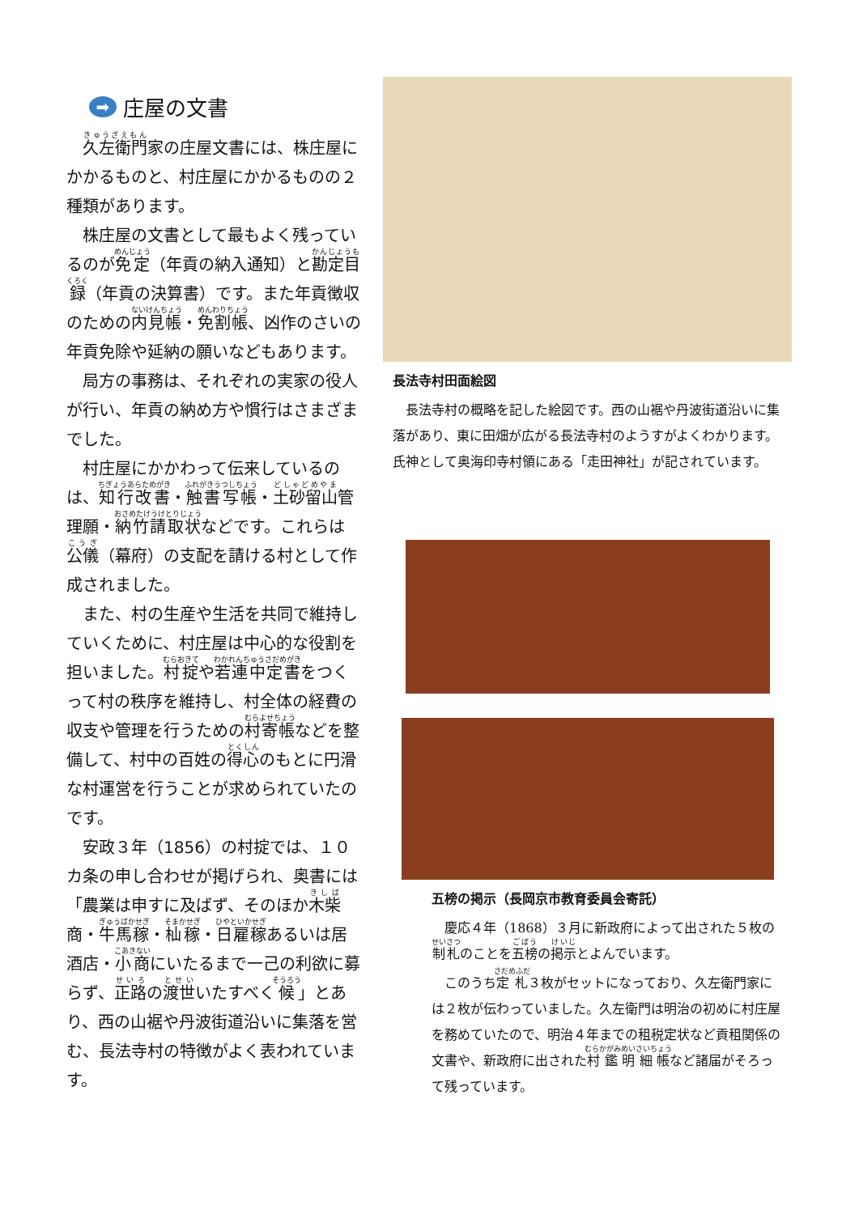➡ 庄屋の文書
久左衛門家の庄屋文書には、株庄屋にかかるものと、村庄屋にかかるものの２種類があります。
株庄屋の文書として最もよく残っているのが免定（年貢の納入通知）と勘定目録（年貢の決算書）です。また年貢徴収のための内見帳・免割帳、凶作のさいの年貢免除や延納の願いなどもあります。
局方の事務は、それぞれの実家の役人が行い、年貢の納め方や慣行はさまざまでした。
村庄屋にかかわって伝来しているのは、知行改書・触書写帳・土砂留山管理願・納竹請取状などです。これらは公儀（幕府）の支配を請ける村として作成されました。
また、村の生産や生活を共同で維持していくために、村庄屋は中心的な役割を担いました。村掟や若連中定書をつくって村の秩序を維持し、村全体の経費の収支や管理を行うための村寄帳などを整備して、村中の百姓の得心のもとに円滑な村運営を行うことが求められていたのです。
安政３年（1856）の村掟では、１０カ条の申し合わせが掲げられ、奥書には「農業は申すに及ばず、そのほか木柴商・牛馬稼・杣稼・日雇稼あるいは居酒店・小商にいたるまで一己の利欲に募らず、正路の渡世いたすべく候」とあり、西の山裾や丹波街道沿いに集落を営む、長法寺村の特徴がよく表われています。
長法寺村田面絵図
長法寺村の概略を記した絵図です。西の山裾や丹波街道沿いに集落があり、東に田畑が広がる長法寺村のようすがよくわかります。氏神として奥海印寺村領にある「走田神社」が記されています。
五榜の掲示（長岡京市教育委員会寄託）
慶応４年（1868）３月に新政府によって出された５枚の制札のことを五榜の掲示とよんでいます。
このうち定札３枚がセットになっており、久左衛門家には２枚が伝わっていました。久左衛門は明治の初めに村庄屋を務めていたので、明治４年までの租税定状など貢租関係の文書や、新政府に出された村鑑明細帳など諸届がそろって残っています。